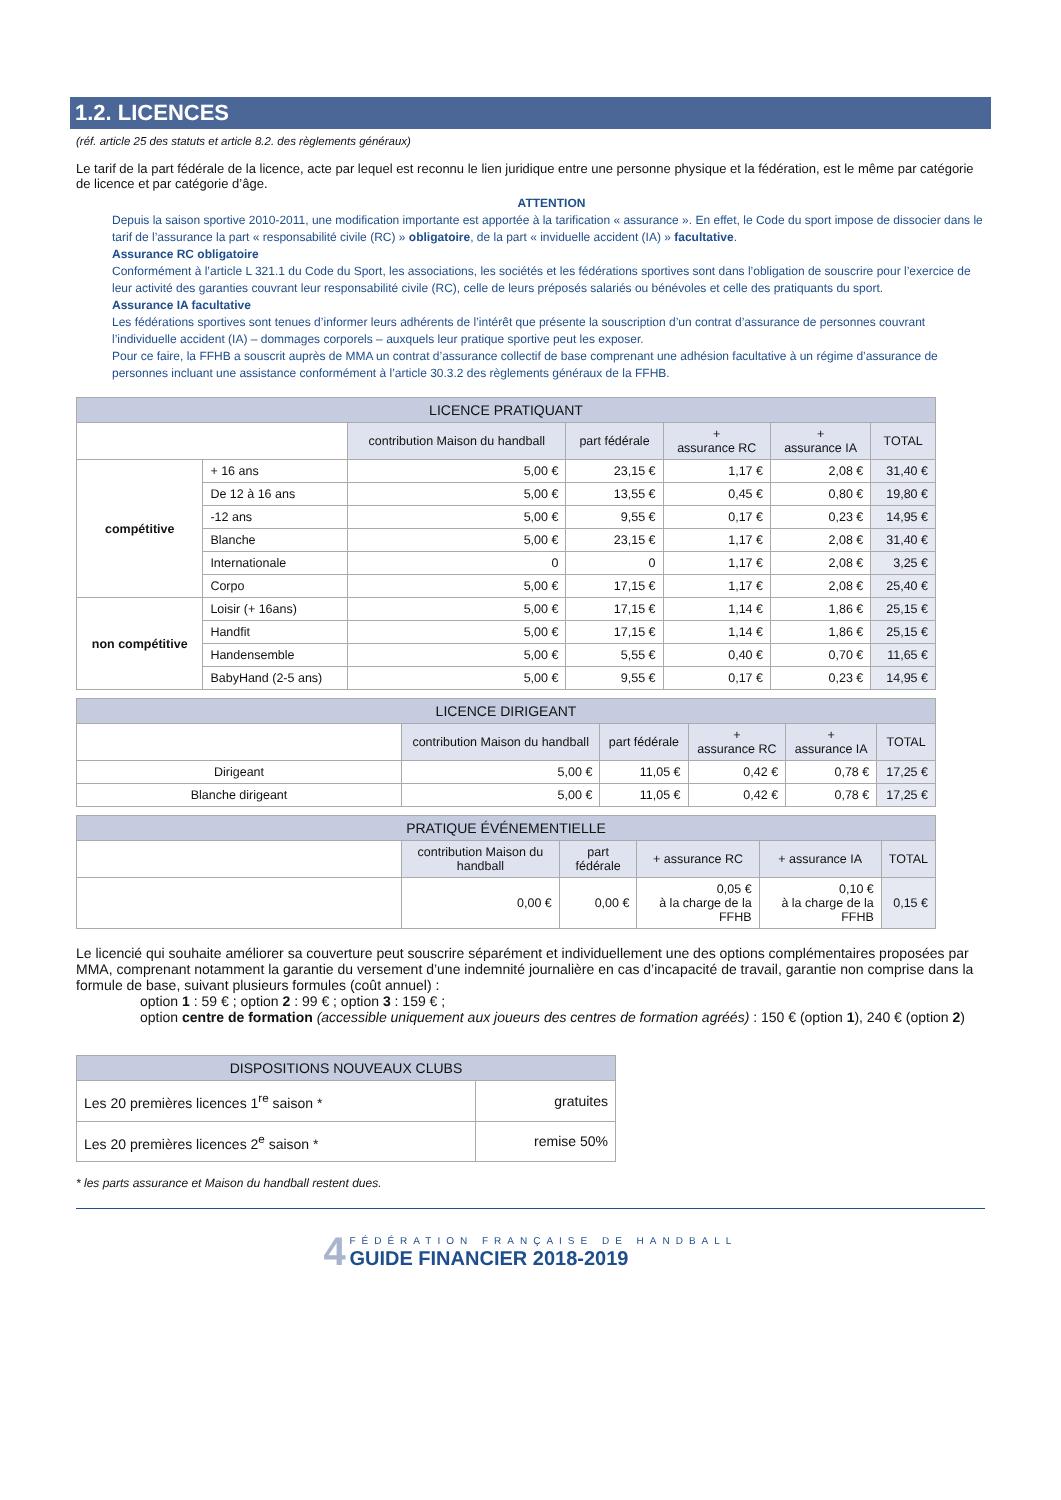1.2. LICENCES
(réf. article 25 des statuts et article 8.2. des règlements généraux)
Le tarif de la part fédérale de la licence, acte par lequel est reconnu le lien juridique entre une personne physique et la fédération, est le même par catégorie de licence et par catégorie d’âge.
ATTENTION
Depuis la saison sportive 2010-2011, une modification importante est apportée à la tarification « assurance ». En effet, le Code du sport impose de dissocier dans le tarif de l’assurance la part « responsabilité civile (RC) » obligatoire, de la part « inviduelle accident (IA) » facultative.
Assurance RC obligatoire
Conformément à l’article L 321.1 du Code du Sport, les associations, les sociétés et les fédérations sportives sont dans l’obligation de souscrire pour l’exercice de leur activité des garanties couvrant leur responsabilité civile (RC), celle de leurs préposés salariés ou bénévoles et celle des pratiquants du sport.
Assurance IA facultative
Les fédérations sportives sont tenues d’informer leurs adhérents de l’intérêt que présente la souscription d’un contrat d’assurance de personnes couvrant l’individuelle accident (IA) – dommages corporels – auxquels leur pratique sportive peut les exposer.
Pour ce faire, la FFHB a souscrit auprès de MMA un contrat d’assurance collectif de base comprenant une adhésion facultative à un régime d’assurance de personnes incluant une assistance conformément à l’article 30.3.2 des règlements généraux de la FFHB.
| LICENCE PRATIQUANT | | | | | | |
| --- | --- | --- | --- | --- | --- | --- |
| | | contribution Maison du handball | part fédérale | + assurance RC | + assurance IA | TOTAL |
| compétitive | + 16 ans | 5,00 € | 23,15 € | 1,17 € | 2,08 € | 31,40 € |
| | De 12 à 16 ans | 5,00 € | 13,55 € | 0,45 € | 0,80 € | 19,80 € |
| | -12 ans | 5,00 € | 9,55 € | 0,17 € | 0,23 € | 14,95 € |
| | Blanche | 5,00 € | 23,15 € | 1,17 € | 2,08 € | 31,40 € |
| | Internationale | 0 | 0 | 1,17 € | 2,08 € | 3,25 € |
| | Corpo | 5,00 € | 17,15 € | 1,17 € | 2,08 € | 25,40 € |
| non compétitive | Loisir (+ 16ans) | 5,00 € | 17,15 € | 1,14 € | 1,86 € | 25,15 € |
| | Handfit | 5,00 € | 17,15 € | 1,14 € | 1,86 € | 25,15 € |
| | Handensemble | 5,00 € | 5,55 € | 0,40 € | 0,70 € | 11,65 € |
| | BabyHand (2-5 ans) | 5,00 € | 9,55 € | 0,17 € | 0,23 € | 14,95 € |
| LICENCE DIRIGEANT | | | | | |
| --- | --- | --- | --- | --- | --- |
| | contribution Maison du handball | part fédérale | + assurance RC | + assurance IA | TOTAL |
| Dirigeant | 5,00 € | 11,05 € | 0,42 € | 0,78 € | 17,25 € |
| Blanche dirigeant | 5,00 € | 11,05 € | 0,42 € | 0,78 € | 17,25 € |
| PRATIQUE ÉVÉNEMENTIELLE | | | | | |
| --- | --- | --- | --- | --- | --- |
| | contribution Maison du handball | part fédérale | + assurance RC | + assurance IA | TOTAL |
| | 0,00 € | 0,00 € | 0,05 € à la charge de la FFHB | 0,10 € à la charge de la FFHB | 0,15 € |
Le licencié qui souhaite améliorer sa couverture peut souscrire séparément et individuellement une des options complémentaires proposées par MMA, comprenant notamment la garantie du versement d’une indemnité journalière en cas d’incapacité de travail, garantie non comprise dans la formule de base, suivant plusieurs formules (coût annuel) :
option 1 : 59 € ; option 2 : 99 € ; option 3 : 159 € ;
option centre de formation (accessible uniquement aux joueurs des centres de formation agréés) : 150 € (option 1), 240 € (option 2)
| DISPOSITIONS NOUVEAUX CLUBS | |
| --- | --- |
| Les 20 premières licences 1<sup>re</sup> saison * | gratuites |
| Les 20 premières licences 2<sup>e</sup> saison * | remise 50% |
* les parts assurance et Maison du handball restent dues.
4 FÉDÉRATION FRANÇAISE DE HANDBALL
GUIDE FINANCIER 2018-2019